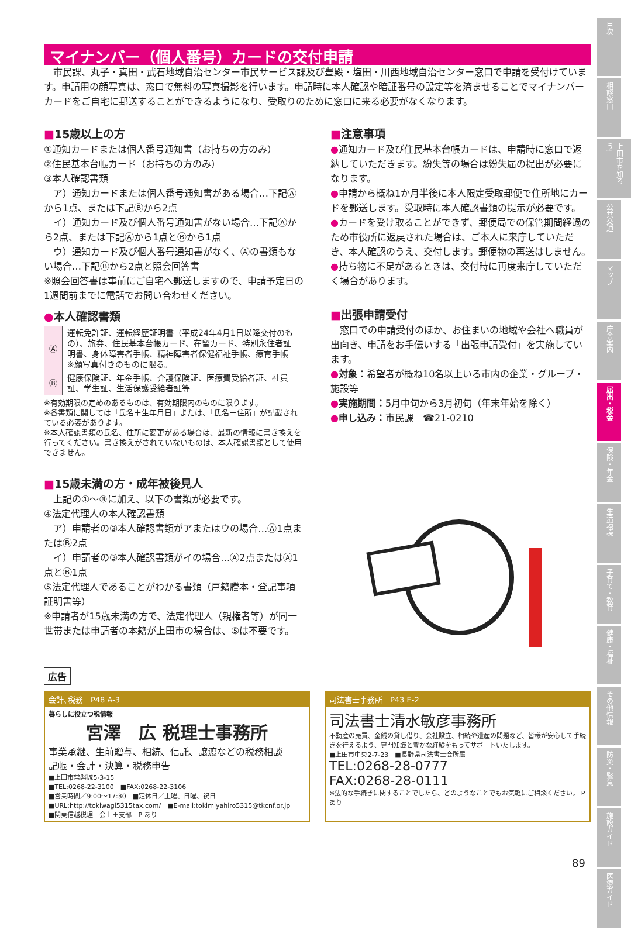マイナンバー（個人番号）カードの交付申請
　市民課、丸子・真田・武石地域自治センター市民サービス課及び豊殿・塩田・川西地域自治センター窓口で申請を受付けています。申請用の顔写真は、窓口で無料の写真撮影を行います。申請時に本人確認や暗証番号の設定等を済ませることでマイナンバーカードをご自宅に郵送することができるようになり、受取りのために窓口に来る必要がなくなります。
■15歳以上の方
①通知カードまたは個人番号通知書（お持ちの方のみ）
②住民基本台帳カード（お持ちの方のみ）
③本人確認書類
　ア）通知カードまたは個人番号通知書がある場合…下記Ⓐから1点、または下記Ⓑから2点
　イ）通知カード及び個人番号通知書がない場合…下記Ⓐから2点、または下記Ⓐから1点とⒷから1点
　ウ）通知カード及び個人番号通知書がなく、Ⓐの書類もない場合…下記Ⓑから2点と照会回答書
※照会回答書は事前にご自宅へ郵送しますので、申請予定日の1週間前までに電話でお問い合わせください。
●本人確認書類
| Ⓐ | 運転免許証、運転経歴証明書（平成24年4月1日以降交付のもの）、旅券、住民基本台帳カード、在留カード、特別永住者証明書、身体障害者手帳、精神障害者保健福祉手帳、療育手帳 ※顔写真付きのものに限る。 |
| Ⓑ | 健康保険証、年金手帳、介護保険証、医療費受給者証、社員証、学生証、生活保護受給者証等 |
※有効期限の定めのあるものは、有効期限内のものに限ります。
※各書類に関しては「氏名＋生年月日」または、「氏名＋住所」が記載されている必要があります。
※本人確認書類の氏名、住所に変更がある場合は、最新の情報に書き換えを行ってください。書き換えがされていないものは、本人確認書類として使用できません。
■15歳未満の方・成年被後見人
　上記の①～③に加え、以下の書類が必要です。
④法定代理人の本人確認書類
　ア）申請者の③本人確認書類がアまたはウの場合…Ⓐ1点またはⒷ2点
　イ）申請者の③本人確認書類がイの場合…Ⓐ2点またはⒶ1点とⒷ1点
⑤法定代理人であることがわかる書類（戸籍謄本・登記事項証明書等）
※申請者が15歳未満の方で、法定代理人（親権者等）が同一世帯または申請者の本籍が上田市の場合は、⑤は不要です。
■注意事項
●通知カード及び住民基本台帳カードは、申請時に窓口で返納していただきます。紛失等の場合は紛失届の提出が必要になります。
●申請から概ね1か月半後に本人限定受取郵便で住所地にカードを郵送します。受取時に本人確認書類の提示が必要です。
●カードを受け取ることができず、郵便局での保管期間経過のため市役所に返戻された場合は、ご本人に来庁していただき、本人確認のうえ、交付します。郵便物の再送はしません。
●持ち物に不足があるときは、交付時に再度来庁していただく場合があります。
■出張申請受付
　窓口での申請受付のほか、お住まいの地域や会社へ職員が出向き、申請をお手伝いする「出張申請受付」を実施しています。
●対象：希望者が概ね10名以上いる市内の企業・グループ・施設等
●実施期間：5月中旬から3月初旬（年末年始を除く）
●申し込み：市民課　☎21-0210
広告
会計､税務　P48 A-3
暮らしに役立つ税情報
宮澤　広 税理士事務所
事業承継、生前贈与、相続、信託、譲渡などの税務相談
記帳・会計・決算・税務申告
■上田市常磐城5-3-15
■TEL:0268-22-3100　■FAX:0268-22-3106
■営業時間／9:00～17:30　■定休日／土曜、日曜、祝日
■URL:http://tokiwagi5315tax.com/　■E-mail:tokimiyahiro5315@tkcnf.or.jp
■関東信越税理士会上田支部　P あり
司法書士事務所　P43 E-2
司法書士清水敏彦事務所
不動産の売買、金銭の貸し借り、会社設立、相続や遺産の問題など、皆様が安心して手続きを行えるよう、専門知識と豊かな経験をもってサポートいたします。
■上田市中央2-7-23　■長野県司法書士会所属
TEL:0268-28-0777
FAX:0268-28-0111
※法的な手続きに関することでしたら、どのようなことでもお気軽にご相談ください。 P あり
目次
相談窓口
上田市を知ろう!
公共交通
マップ
庁舎案内
届出・税金
保険・年金
生活環境
子育て・教育
健康・福祉
その他情報
防災・緊急
施設ガイド
医療ガイド
89